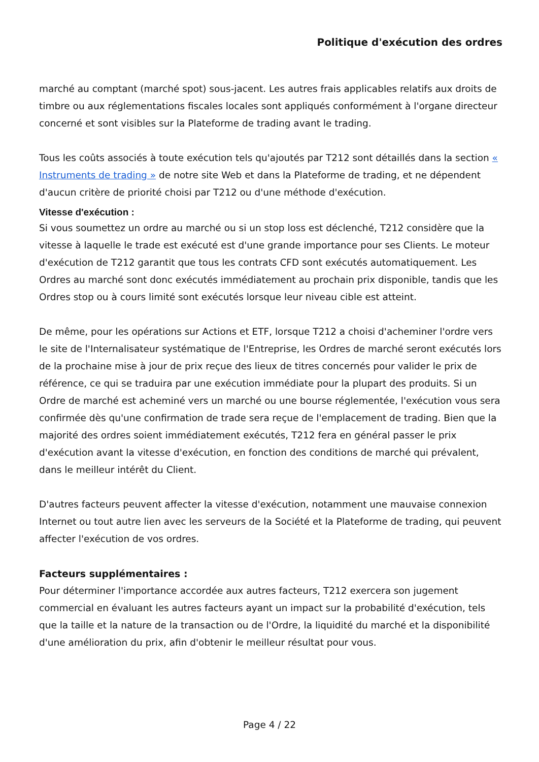Politique d'exécution des ordres
marché au comptant (marché spot) sous-jacent. Les autres frais applicables relatifs aux droits de timbre ou aux réglementations fiscales locales sont appliqués conformément à l'organe directeur concerné et sont visibles sur la Plateforme de trading avant le trading.
Tous les coûts associés à toute exécution tels qu'ajoutés par T212 sont détaillés dans la section « Instruments de trading » de notre site Web et dans la Plateforme de trading, et ne dépendent d'aucun critère de priorité choisi par T212 ou d'une méthode d'exécution.
Vitesse d'exécution :
Si vous soumettez un ordre au marché ou si un stop loss est déclenché, T212 considère que la vitesse à laquelle le trade est exécuté est d'une grande importance pour ses Clients. Le moteur d'exécution de T212 garantit que tous les contrats CFD sont exécutés automatiquement. Les Ordres au marché sont donc exécutés immédiatement au prochain prix disponible, tandis que les Ordres stop ou à cours limité sont exécutés lorsque leur niveau cible est atteint.
De même, pour les opérations sur Actions et ETF, lorsque T212 a choisi d'acheminer l'ordre vers le site de l'Internalisateur systématique de l'Entreprise, les Ordres de marché seront exécutés lors de la prochaine mise à jour de prix reçue des lieux de titres concernés pour valider le prix de référence, ce qui se traduira par une exécution immédiate pour la plupart des produits. Si un Ordre de marché est acheminé vers un marché ou une bourse réglementée, l'exécution vous sera confirmée dès qu'une confirmation de trade sera reçue de l'emplacement de trading. Bien que la majorité des ordres soient immédiatement exécutés, T212 fera en général passer le prix d'exécution avant la vitesse d'exécution, en fonction des conditions de marché qui prévalent, dans le meilleur intérêt du Client.
D'autres facteurs peuvent affecter la vitesse d'exécution, notamment une mauvaise connexion Internet ou tout autre lien avec les serveurs de la Société et la Plateforme de trading, qui peuvent affecter l'exécution de vos ordres.
Facteurs supplémentaires :
Pour déterminer l'importance accordée aux autres facteurs, T212 exercera son jugement commercial en évaluant les autres facteurs ayant un impact sur la probabilité d'exécution, tels que la taille et la nature de la transaction ou de l'Ordre, la liquidité du marché et la disponibilité d'une amélioration du prix, afin d'obtenir le meilleur résultat pour vous.
Page 4 / 22